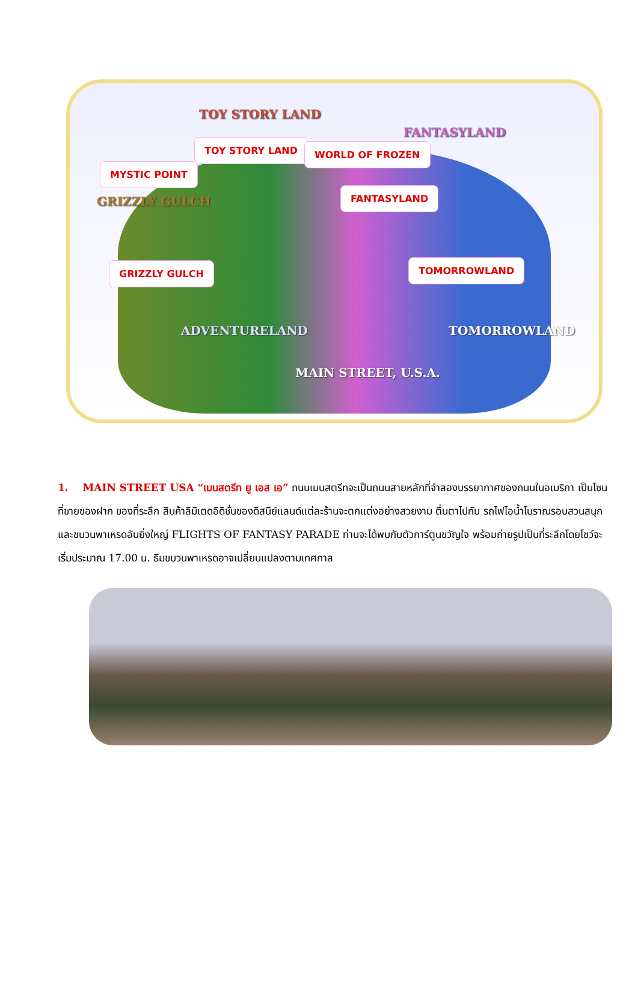TOY STORY LAND
FANTASYLAND
GRIZZLY GULCH
ADVENTURELAND TOMORROWLAND
MAIN STREET, U.S.A.
TOY STORY LAND WORLD OF FROZEN
MYSTIC POINT
FANTASYLAND
GRIZZLY GULCH TOMORROWLAND
1. MAIN STREET USA “เมนสตรีท ยู เอส เอ” ถนนเมนสตรีทจะเป็นถนนสายหลักที่จำลองบรรยากาศของถนนในอเมริกา เป็นโซนที่ขายของฝาก ของที่ระลึก สินค้าลิมิเตดอิดิชั่นของดิสนีย์แลนด์แต่ละร้านจะตกแต่งอย่างสวยงาม ตื่นตาไปกับ รถไฟไอน้ำโบราณรอบสวนสนุกและขบวนพาเหรดอันยิ่งใหญ่ FLIGHTS OF FANTASY PARADE ท่านจะได้พบกับตัวการ์ตูนขวัญใจ พร้อมถ่ายรูปเป็นที่ระลึกโดยโชว์จะเริ่มประมาณ 17.00 น. ธีมขบวนพาเหรดอาจเปลี่ยนแปลงตามเทศกาล